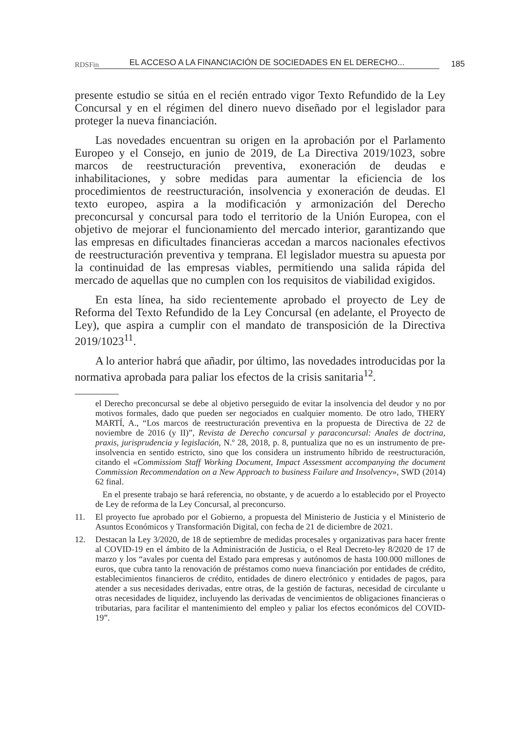RDSFin EL ACCESO A LA FINANCIACIÓN DE SOCIEDADES EN EL DERECHO... 185
presente estudio se sitúa en el recién entrado vigor Texto Refundido de la Ley Concursal y en el régimen del dinero nuevo diseñado por el legislador para proteger la nueva financiación.
Las novedades encuentran su origen en la aprobación por el Parlamento Europeo y el Consejo, en junio de 2019, de La Directiva 2019/1023, sobre marcos de reestructuración preventiva, exoneración de deudas e inhabilitaciones, y sobre medidas para aumentar la eficiencia de los procedimientos de reestructuración, insolvencia y exoneración de deudas. El texto europeo, aspira a la modificación y armonización del Derecho preconcursal y concursal para todo el territorio de la Unión Europea, con el objetivo de mejorar el funcionamiento del mercado interior, garantizando que las empresas en dificultades financieras accedan a marcos nacionales efectivos de reestructuración preventiva y temprana. El legislador muestra su apuesta por la continuidad de las empresas viables, permitiendo una salida rápida del mercado de aquellas que no cumplen con los requisitos de viabilidad exigidos.
En esta línea, ha sido recientemente aprobado el proyecto de Ley de Reforma del Texto Refundido de la Ley Concursal (en adelante, el Proyecto de Ley), que aspira a cumplir con el mandato de transposición de la Directiva 2019/1023<sup>11</sup>.
A lo anterior habrá que añadir, por último, las novedades introducidas por la normativa aprobada para paliar los efectos de la crisis sanitaria<sup>12</sup>.
el Derecho preconcursal se debe al objetivo perseguido de evitar la insolvencia del deudor y no por motivos formales, dado que pueden ser negociados en cualquier momento. De otro lado, THERY MARTÍ, A., “Los marcos de reestructuración preventiva en la propuesta de Directiva de 22 de noviembre de 2016 (y II)”, Revista de Derecho concursal y paraconcursal: Anales de doctrina, praxis, jurisprudencia y legislación, N.º 28, 2018, p. 8, puntualiza que no es un instrumento de pre-insolvencia en sentido estricto, sino que los considera un instrumento híbrido de reestructuración, citando el «Commissiom Staff Working Document, Impact Assessment accompanying the document Commission Recommendation on a New Approach to business Failure and Insolvency», SWD (2014) 62 final.
En el presente trabajo se hará referencia, no obstante, y de acuerdo a lo establecido por el Proyecto de Ley de reforma de la Ley Concursal, al preconcurso.
11. El proyecto fue aprobado por el Gobierno, a propuesta del Ministerio de Justicia y el Ministerio de Asuntos Económicos y Transformación Digital, con fecha de 21 de diciembre de 2021.
12. Destacan la Ley 3/2020, de 18 de septiembre de medidas procesales y organizativas para hacer frente al COVID-19 en el ámbito de la Administración de Justicia, o el Real Decreto-ley 8/2020 de 17 de marzo y los “avales por cuenta del Estado para empresas y autónomos de hasta 100.000 millones de euros, que cubra tanto la renovación de préstamos como nueva financiación por entidades de crédito, establecimientos financieros de crédito, entidades de dinero electrónico y entidades de pagos, para atender a sus necesidades derivadas, entre otras, de la gestión de facturas, necesidad de circulante u otras necesidades de liquidez, incluyendo las derivadas de vencimientos de obligaciones financieras o tributarias, para facilitar el mantenimiento del empleo y paliar los efectos económicos del COVID-19”.